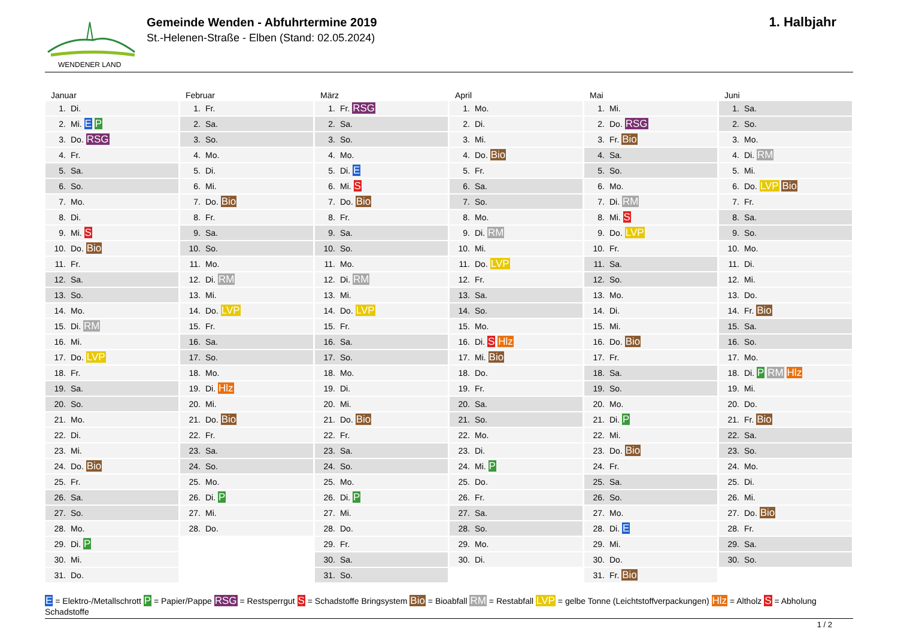WENDENER LAND
Gemeinde Wenden - Abfuhrtermine 2019
St.-Helenen-Straße - Elben (Stand: 02.05.2024)
1. Halbjahr
Januar
| 1. | Di. |
| 2. | Mi. E P |
| 3. | Do. RSG |
| 4. | Fr. |
| 5. | Sa. |
| 6. | So. |
| 7. | Mo. |
| 8. | Di. |
| 9. | Mi. S |
| 10. | Do. Bio |
| 11. | Fr. |
| 12. | Sa. |
| 13. | So. |
| 14. | Mo. |
| 15. | Di. RM |
| 16. | Mi. |
| 17. | Do. LVP |
| 18. | Fr. |
| 19. | Sa. |
| 20. | So. |
| 21. | Mo. |
| 22. | Di. |
| 23. | Mi. |
| 24. | Do. Bio |
| 25. | Fr. |
| 26. | Sa. |
| 27. | So. |
| 28. | Mo. |
| 29. | Di. P |
| 30. | Mi. |
| 31. | Do. |
Februar
| 1. | Fr. |
| 2. | Sa. |
| 3. | So. |
| 4. | Mo. |
| 5. | Di. |
| 6. | Mi. |
| 7. | Do. Bio |
| 8. | Fr. |
| 9. | Sa. |
| 10. | So. |
| 11. | Mo. |
| 12. | Di. RM |
| 13. | Mi. |
| 14. | Do. LVP |
| 15. | Fr. |
| 16. | Sa. |
| 17. | So. |
| 18. | Mo. |
| 19. | Di. Hlz |
| 20. | Mi. |
| 21. | Do. Bio |
| 22. | Fr. |
| 23. | Sa. |
| 24. | So. |
| 25. | Mo. |
| 26. | Di. P |
| 27. | Mi. |
| 28. | Do. |
März
| 1. | Fr. RSG |
| 2. | Sa. |
| 3. | So. |
| 4. | Mo. |
| 5. | Di. E |
| 6. | Mi. S |
| 7. | Do. Bio |
| 8. | Fr. |
| 9. | Sa. |
| 10. | So. |
| 11. | Mo. |
| 12. | Di. RM |
| 13. | Mi. |
| 14. | Do. LVP |
| 15. | Fr. |
| 16. | Sa. |
| 17. | So. |
| 18. | Mo. |
| 19. | Di. |
| 20. | Mi. |
| 21. | Do. Bio |
| 22. | Fr. |
| 23. | Sa. |
| 24. | So. |
| 25. | Mo. |
| 26. | Di. P |
| 27. | Mi. |
| 28. | Do. |
| 29. | Fr. |
| 30. | Sa. |
| 31. | So. |
April
| 1. | Mo. |
| 2. | Di. |
| 3. | Mi. |
| 4. | Do. Bio |
| 5. | Fr. |
| 6. | Sa. |
| 7. | So. |
| 8. | Mo. |
| 9. | Di. RM |
| 10. | Mi. |
| 11. | Do. LVP |
| 12. | Fr. |
| 13. | Sa. |
| 14. | So. |
| 15. | Mo. |
| 16. | Di. S Hlz |
| 17. | Mi. Bio |
| 18. | Do. |
| 19. | Fr. |
| 20. | Sa. |
| 21. | So. |
| 22. | Mo. |
| 23. | Di. |
| 24. | Mi. P |
| 25. | Do. |
| 26. | Fr. |
| 27. | Sa. |
| 28. | So. |
| 29. | Mo. |
| 30. | Di. |
Mai
| 1. | Mi. |
| 2. | Do. RSG |
| 3. | Fr. Bio |
| 4. | Sa. |
| 5. | So. |
| 6. | Mo. |
| 7. | Di. RM |
| 8. | Mi. S |
| 9. | Do. LVP |
| 10. | Fr. |
| 11. | Sa. |
| 12. | So. |
| 13. | Mo. |
| 14. | Di. |
| 15. | Mi. |
| 16. | Do. Bio |
| 17. | Fr. |
| 18. | Sa. |
| 19. | So. |
| 20. | Mo. |
| 21. | Di. P |
| 22. | Mi. |
| 23. | Do. Bio |
| 24. | Fr. |
| 25. | Sa. |
| 26. | So. |
| 27. | Mo. |
| 28. | Di. E |
| 29. | Mi. |
| 30. | Do. |
| 31. | Fr. Bio |
Juni
| 1. | Sa. |
| 2. | So. |
| 3. | Mo. |
| 4. | Di. RM |
| 5. | Mi. |
| 6. | Do. LVP Bio |
| 7. | Fr. |
| 8. | Sa. |
| 9. | So. |
| 10. | Mo. |
| 11. | Di. |
| 12. | Mi. |
| 13. | Do. |
| 14. | Fr. Bio |
| 15. | Sa. |
| 16. | So. |
| 17. | Mo. |
| 18. | Di. P RM Hlz |
| 19. | Mi. |
| 20. | Do. |
| 21. | Fr. Bio |
| 22. | Sa. |
| 23. | So. |
| 24. | Mo. |
| 25. | Di. |
| 26. | Mi. |
| 27. | Do. Bio |
| 28. | Fr. |
| 29. | Sa. |
| 30. | So. |
E = Elektro-/Metallschrott P = Papier/Pappe RSG = Restsperrgut S = Schadstoffe Bringsystem Bio = Bioabfall RM = Restabfall LVP = gelbe Tonne (Leichtstoffverpackungen) Hlz = Altholz S = Abholung Schadstoffe
1 / 2